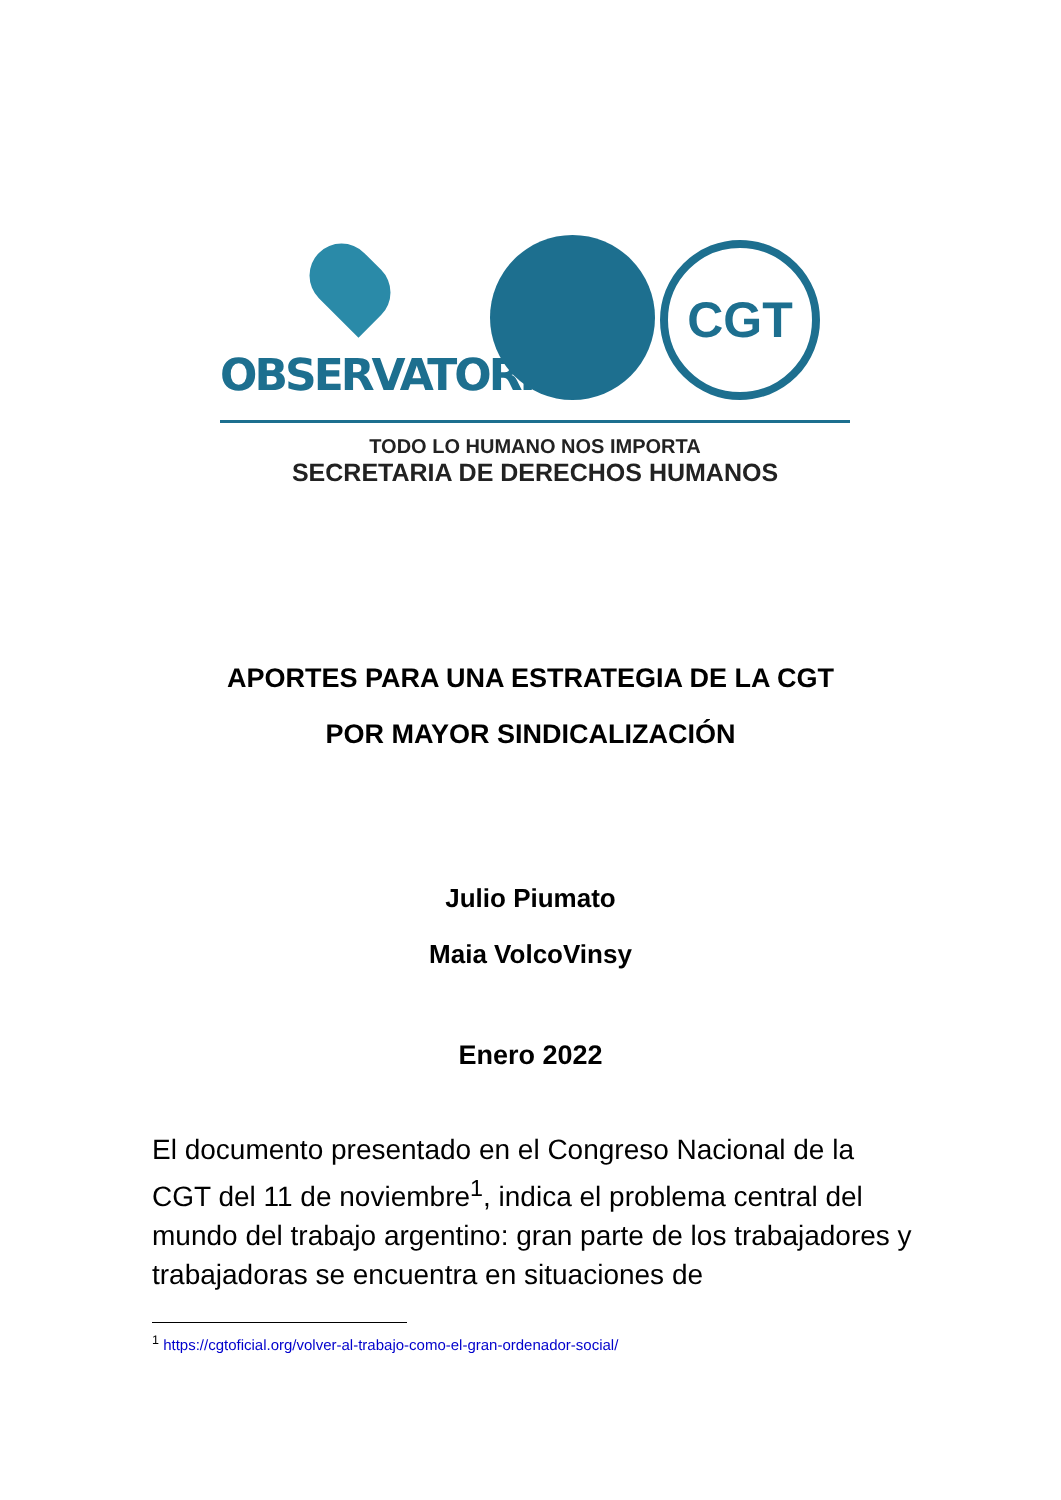OBSERVATORIO
CGT
TODO LO HUMANO NOS IMPORTA
SECRETARIA DE DERECHOS HUMANOS
APORTES PARA UNA ESTRATEGIA DE LA CGT
POR MAYOR SINDICALIZACIÓN
Julio Piumato
Maia VolcoVinsy
Enero 2022
El documento presentado en el Congreso Nacional de la CGT del 11 de noviembre<sup>1</sup>, indica el problema central del mundo del trabajo argentino: gran parte de los trabajadores y trabajadoras se encuentra en situaciones de
<sup>1</sup> https://cgtoficial.org/volver-al-trabajo-como-el-gran-ordenador-social/